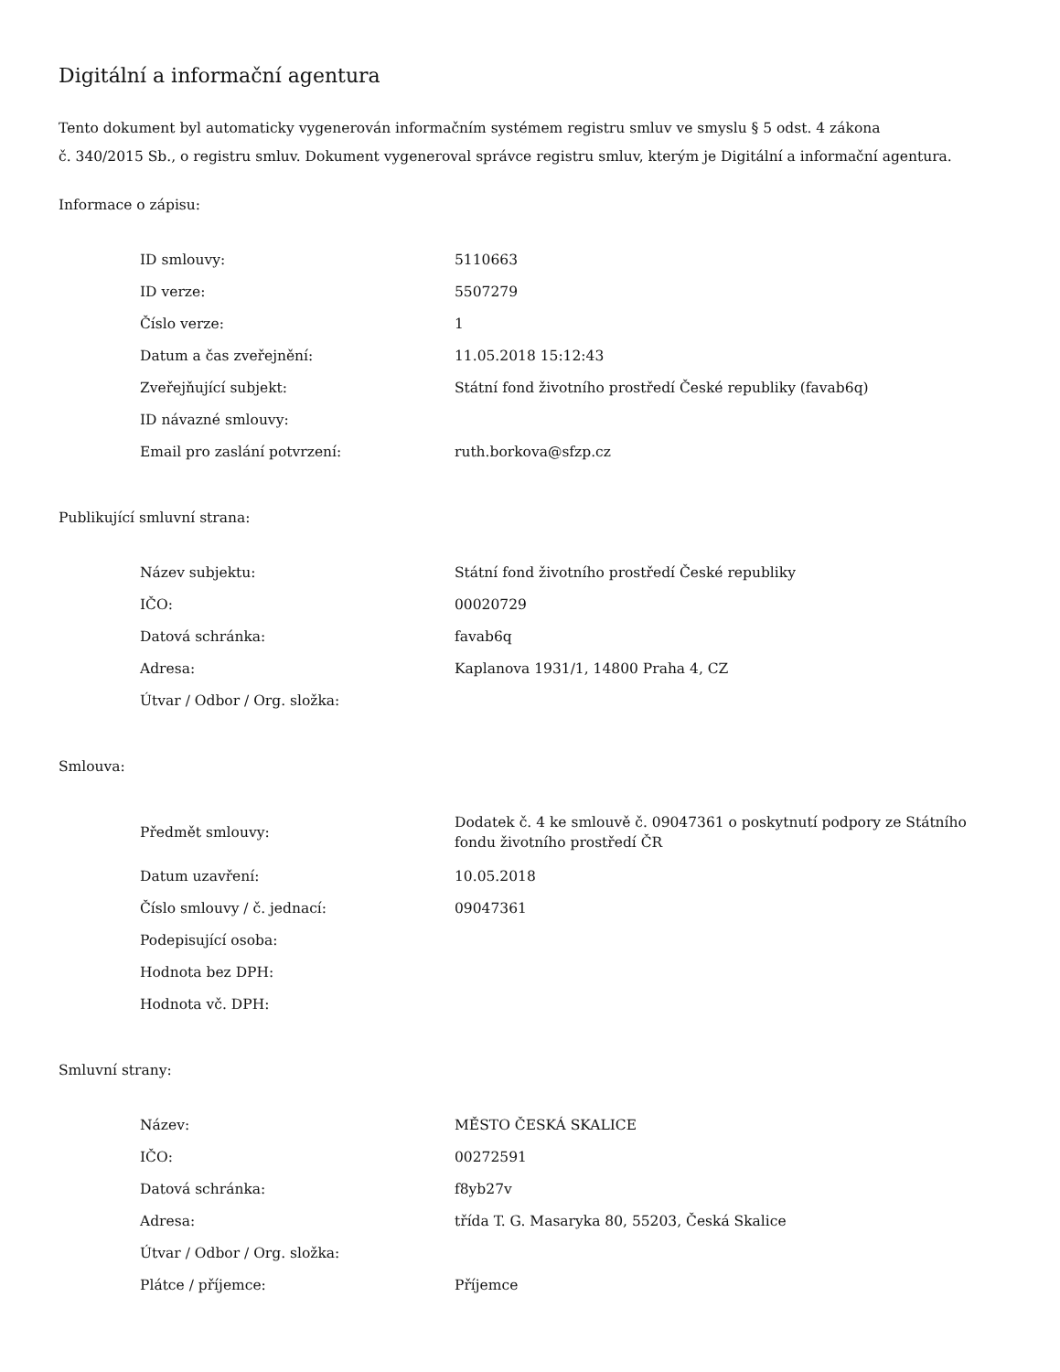Digitální a informační agentura
Tento dokument byl automaticky vygenerován informačním systémem registru smluv ve smyslu § 5 odst. 4 zákona
č. 340/2015 Sb., o registru smluv. Dokument vygeneroval správce registru smluv, kterým je Digitální a informační agentura.
Informace o zápisu:
| ID smlouvy: | 5110663 |
| ID verze: | 5507279 |
| Číslo verze: | 1 |
| Datum a čas zveřejnění: | 11.05.2018 15:12:43 |
| Zveřejňující subjekt: | Státní fond životního prostředí České republiky (favab6q) |
| ID návazné smlouvy: | |
| Email pro zaslání potvrzení: | ruth.borkova@sfzp.cz |
Publikující smluvní strana:
| Název subjektu: | Státní fond životního prostředí České republiky |
| IČO: | 00020729 |
| Datová schránka: | favab6q |
| Adresa: | Kaplanova 1931/1, 14800 Praha 4, CZ |
| Útvar / Odbor / Org. složka: | |
Smlouva:
| Předmět smlouvy: | Dodatek č. 4 ke smlouvě č. 09047361 o poskytnutí podpory ze Státního fondu životního prostředí ČR |
| Datum uzavření: | 10.05.2018 |
| Číslo smlouvy / č. jednací: | 09047361 |
| Podepisující osoba: | |
| Hodnota bez DPH: | |
| Hodnota vč. DPH: | |
Smluvní strany:
| Název: | MĚSTO ČESKÁ SKALICE |
| IČO: | 00272591 |
| Datová schránka: | f8yb27v |
| Adresa: | třída T. G. Masaryka 80, 55203, Česká Skalice |
| Útvar / Odbor / Org. složka: | |
| Plátce / příjemce: | Příjemce |